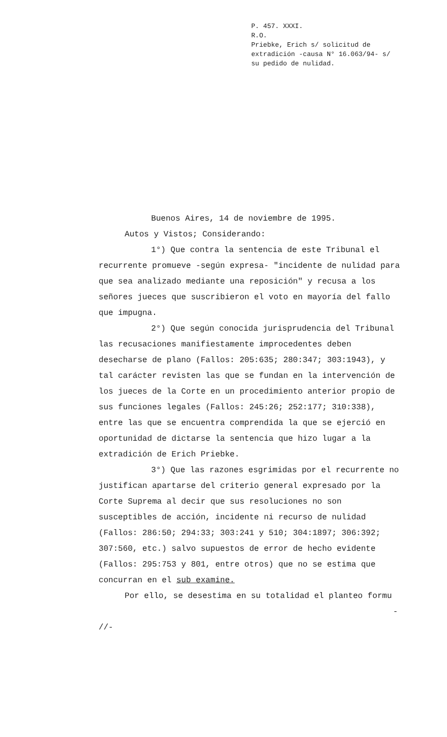P. 457. XXXI.
R.O.
Priebke, Erich s/ solicitud de
extradición -causa N° 16.063/94- s/
su pedido de nulidad.
Buenos Aires, 14 de noviembre de 1995.
Autos y Vistos; Considerando:
1°) Que contra la sentencia de este Tribunal el recurrente promueve -según expresa- "incidente de nulidad para que sea analizado mediante una reposición" y recusa a los señores jueces que suscribieron el voto en mayoría del fallo que impugna.
2°) Que según conocida jurisprudencia del Tribunal las recusaciones manifiestamente improcedentes deben desecharse de plano (Fallos: 205:635; 280:347; 303:1943), y tal carácter revisten las que se fundan en la intervención de los jueces de la Corte en un procedimiento anterior propio de sus funciones legales (Fallos: 245:26; 252:177; 310:338), entre las que se encuentra comprendida la que se ejerció en oportunidad de dictarse la sentencia que hizo lugar a la extradición de Erich Priebke.
3°) Que las razones esgrimidas por el recurrente no justifican apartarse del criterio general expresado por la Corte Suprema al decir que sus resoluciones no son susceptibles de acción, incidente ni recurso de nulidad (Fallos: 286:50; 294:33; 303:241 y 510; 304:1897; 306:392; 307:560, etc.) salvo supuestos de error de hecho evidente (Fallos: 295:753 y 801, entre otros) que no se estima que concurran en el sub examine.
Por ello, se desestima en su totalidad el planteo formu
-
//-